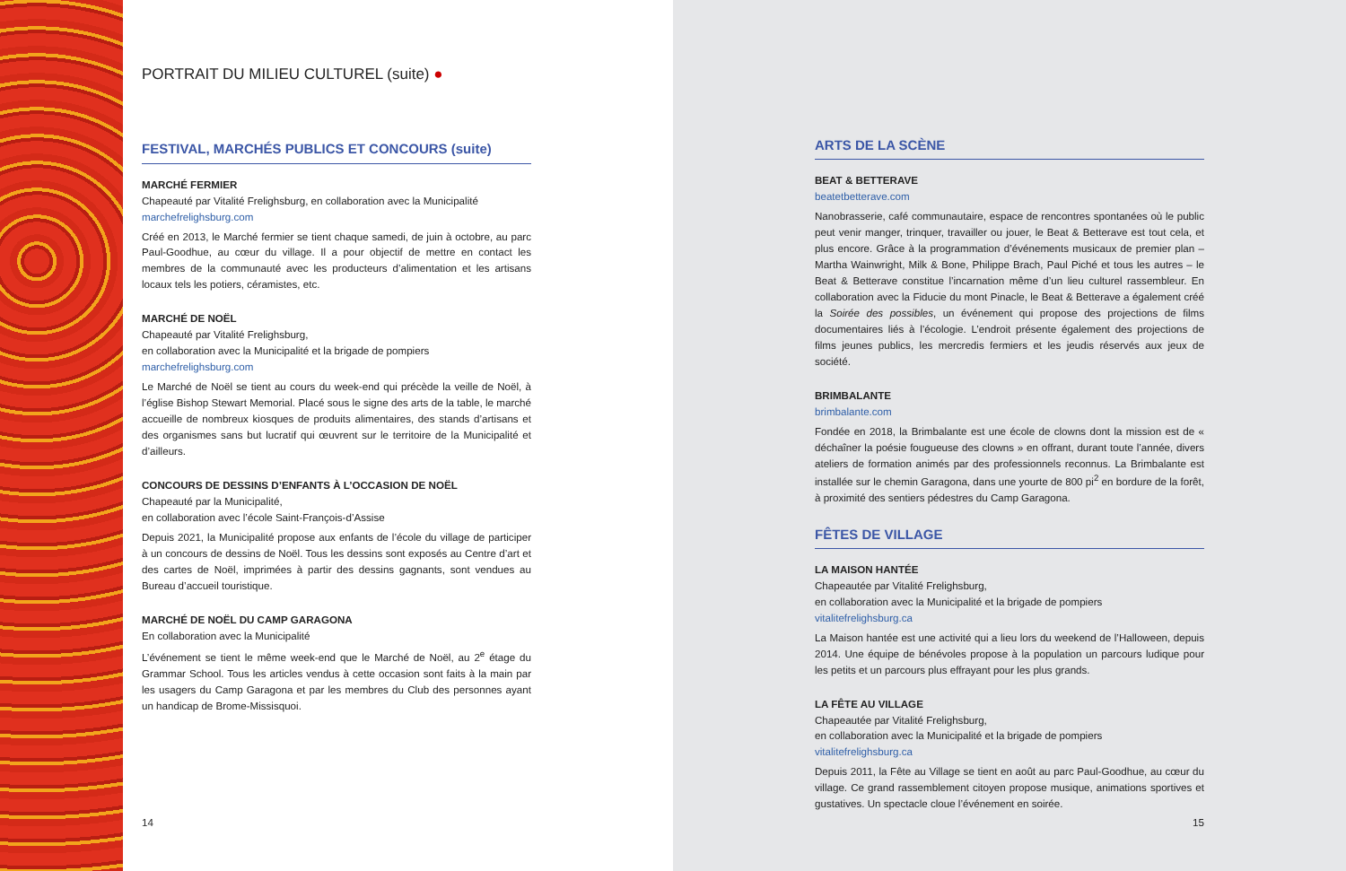PORTRAIT DU MILIEU CULTUREL (suite) ●
FESTIVAL, MARCHÉS PUBLICS ET CONCOURS (suite)
MARCHÉ FERMIER
Chapeauté par Vitalité Frelighsburg, en collaboration avec la Municipalité
marchefrelighsburg.com
Créé en 2013, le Marché fermier se tient chaque samedi, de juin à octobre, au parc Paul-Goodhue, au cœur du village. Il a pour objectif de mettre en contact les membres de la communauté avec les producteurs d’alimentation et les artisans locaux tels les potiers, céramistes, etc.
MARCHÉ DE NOËL
Chapeauté par Vitalité Frelighsburg,
en collaboration avec la Municipalité et la brigade de pompiers
marchefrelighsburg.com
Le Marché de Noël se tient au cours du week-end qui précède la veille de Noël, à l’église Bishop Stewart Memorial. Placé sous le signe des arts de la table, le marché accueille de nombreux kiosques de produits alimentaires, des stands d’artisans et des organismes sans but lucratif qui œuvrent sur le territoire de la Municipalité et d’ailleurs.
CONCOURS DE DESSINS D’ENFANTS À L’OCCASION DE NOËL
Chapeauté par la Municipalité,
en collaboration avec l’école Saint-François-d’Assise
Depuis 2021, la Municipalité propose aux enfants de l’école du village de participer à un concours de dessins de Noël. Tous les dessins sont exposés au Centre d’art et des cartes de Noël, imprimées à partir des dessins gagnants, sont vendues au Bureau d’accueil touristique.
MARCHÉ DE NOËL DU CAMP GARAGONA
En collaboration avec la Municipalité
L’événement se tient le même week-end que le Marché de Noël, au 2<sup>e</sup> étage du Grammar School. Tous les articles vendus à cette occasion sont faits à la main par les usagers du Camp Garagona et par les membres du Club des personnes ayant un handicap de Brome-Missisquoi.
14
ARTS DE LA SCÈNE
BEAT & BETTERAVE
beatetbetterave.com
Nanobrasserie, café communautaire, espace de rencontres spontanées où le public peut venir manger, trinquer, travailler ou jouer, le Beat & Betterave est tout cela, et plus encore. Grâce à la programmation d’événements musicaux de premier plan – Martha Wainwright, Milk & Bone, Philippe Brach, Paul Piché et tous les autres – le Beat & Betterave constitue l’incarnation même d’un lieu culturel rassembleur. En collaboration avec la Fiducie du mont Pinacle, le Beat & Betterave a également créé la Soirée des possibles, un événement qui propose des projections de films documentaires liés à l’écologie. L’endroit présente également des projections de films jeunes publics, les mercredis fermiers et les jeudis réservés aux jeux de société.
BRIMBALANTE
brimbalante.com
Fondée en 2018, la Brimbalante est une école de clowns dont la mission est de « déchaîner la poésie fougueuse des clowns » en offrant, durant toute l’année, divers ateliers de formation animés par des professionnels reconnus. La Brimbalante est installée sur le chemin Garagona, dans une yourte de 800 pi<sup>2</sup> en bordure de la forêt, à proximité des sentiers pédestres du Camp Garagona.
FÊTES DE VILLAGE
LA MAISON HANTÉE
Chapeautée par Vitalité Frelighsburg,
en collaboration avec la Municipalité et la brigade de pompiers
vitalitefrelighsburg.ca
La Maison hantée est une activité qui a lieu lors du weekend de l’Halloween, depuis 2014. Une équipe de bénévoles propose à la population un parcours ludique pour les petits et un parcours plus effrayant pour les plus grands.
LA FÊTE AU VILLAGE
Chapeautée par Vitalité Frelighsburg,
en collaboration avec la Municipalité et la brigade de pompiers
vitalitefrelighsburg.ca
Depuis 2011, la Fête au Village se tient en août au parc Paul-Goodhue, au cœur du village. Ce grand rassemblement citoyen propose musique, animations sportives et gustatives. Un spectacle cloue l’événement en soirée.
15